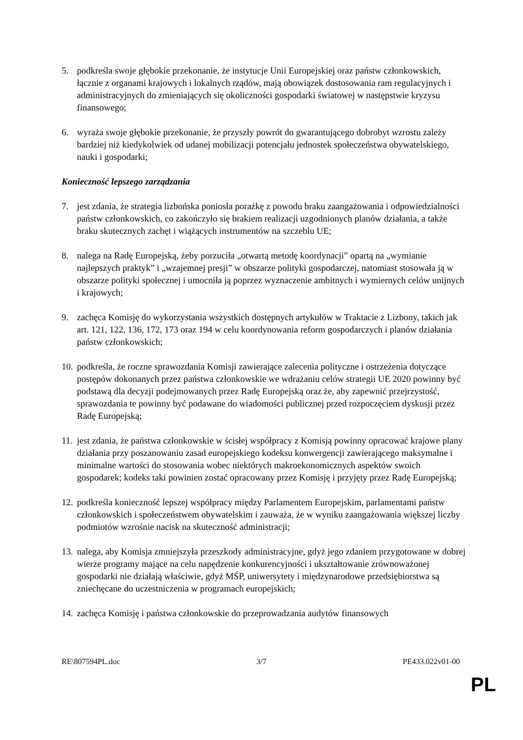5. podkreśla swoje głębokie przekonanie, że instytucje Unii Europejskiej oraz państw członkowskich, łącznie z organami krajowych i lokalnych rządów, mają obowiązek dostosowania ram regulacyjnych i administracyjnych do zmieniających się okoliczności gospodarki światowej w następstwie kryzysu finansowego;
6. wyraża swoje głębokie przekonanie, że przyszły powrót do gwarantującego dobrobyt wzrostu zależy bardziej niż kiedykolwiek od udanej mobilizacji potencjału jednostek społeczeństwa obywatelskiego, nauki i gospodarki;
Konieczność lepszego zarządzania
7. jest zdania, że strategia lizbońska poniosła porażkę z powodu braku zaangażowania i odpowiedzialności państw członkowskich, co zakończyło się brakiem realizacji uzgodnionych planów działania, a także braku skutecznych zachęt i wiążących instrumentów na szczeblu UE;
8. nalega na Radę Europejską, żeby porzuciła „otwartą metodę koordynacji” opartą na „wymianie najlepszych praktyk” i „wzajemnej presji” w obszarze polityki gospodarczej, natomiast stosowała ją w obszarze polityki społecznej i umocniła ją poprzez wyznaczenie ambitnych i wymiernych celów unijnych i krajowych;
9. zachęca Komisję do wykorzystania wszystkich dostępnych artykułów w Traktacie z Lizbony, takich jak art. 121, 122, 136, 172, 173 oraz 194 w celu koordynowania reform gospodarczych i planów działania państw członkowskich;
10. podkreśla, że roczne sprawozdania Komisji zawierające zalecenia polityczne i ostrzeżenia dotyczące postępów dokonanych przez państwa członkowskie we wdrażaniu celów strategii UE 2020 powinny być podstawą dla decyzji podejmowanych przez Radę Europejską oraz że, aby zapewnić przejrzystość, sprawozdania te powinny być podawane do wiadomości publicznej przed rozpoczęciem dyskusji przez Radę Europejską;
11. jest zdania, że państwa członkowskie w ścisłej współpracy z Komisją powinny opracować krajowe plany działania przy poszanowaniu zasad europejskiego kodeksu konwergencji zawierającego maksymalne i minimalne wartości do stosowania wobec niektórych makroekonomicznych aspektów swoich gospodarek; kodeks taki powinien zostać opracowany przez Komisję i przyjęty przez Radę Europejską;
12. podkreśla konieczność lepszej współpracy między Parlamentem Europejskim, parlamentami państw członkowskich i społeczeństwem obywatelskim i zauważa, że w wyniku zaangażowania większej liczby podmiotów wzrośnie nacisk na skuteczność administracji;
13. nalega, aby Komisja zmniejszyła przeszkody administracyjne, gdyż jego zdaniem przygotowane w dobrej wierze programy mające na celu napędzenie konkurencyjności i ukształtowanie zrównoważonej gospodarki nie działają właściwie, gdyż MŚP, uniwersytety i międzynarodowe przedsiębiorstwa są zniechęcane do uczestniczenia w programach europejskich;
14. zachęca Komisję i państwa członkowskie do przeprowadzania audytów finansowych
RE\807594PL.doc 3/7 PE433.022v01-00
PL